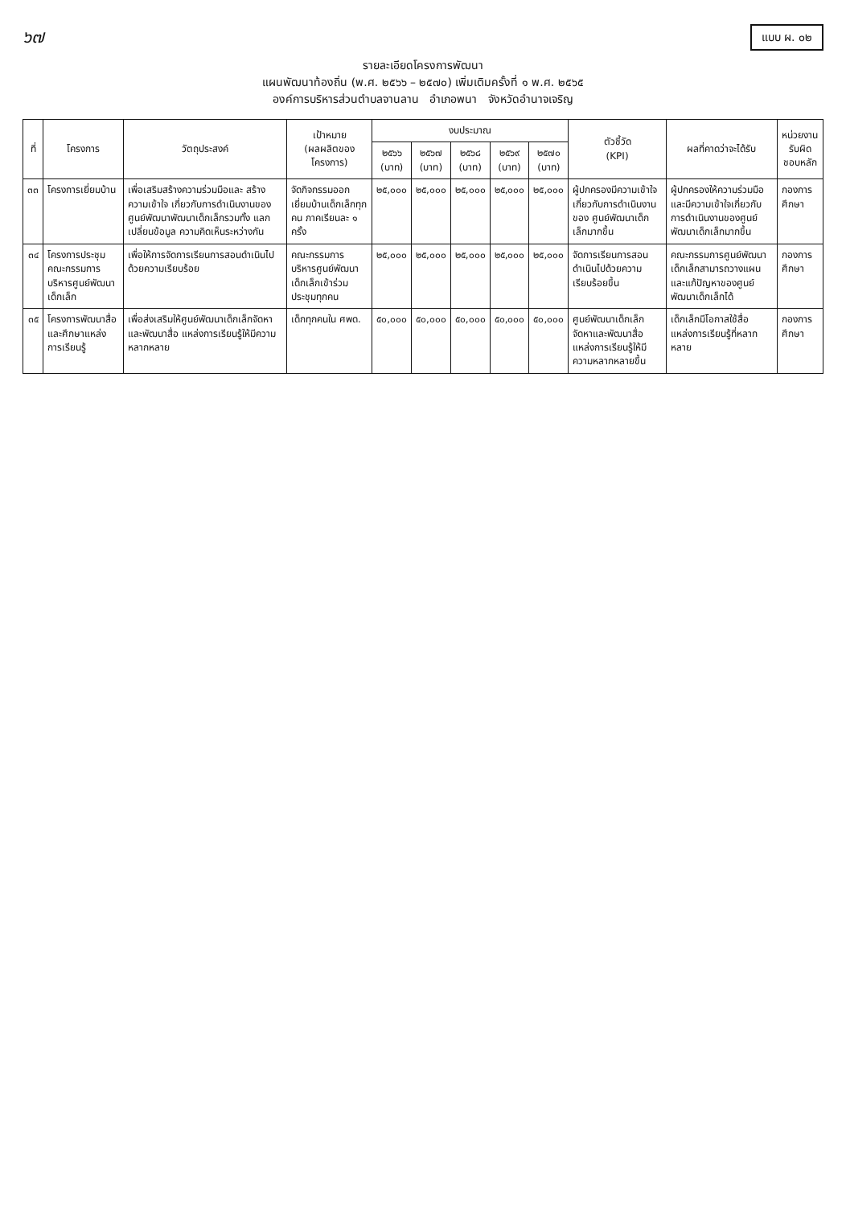๖๗
แบบ ผ. ๐๒
รายละเอียดโครงการพัฒนา
แผนพัฒนาท้องถิ่น (พ.ศ. ๒๕๖๖ – ๒๕๗๐) เพิ่มเติมครั้งที่ ๑ พ.ศ. ๒๕๖๕
องค์การบริหารส่วนตำบลจานลาน อำเภอพนา จังหวัดอำนาจเจริญ
| ที่ | โครงการ | วัตถุประสงค์ | เป้าหมาย (ผลผลิตของโครงการ) | งบประมาณ | | | | | ตัวชี้วัด (KPI) | ผลที่คาดว่าจะได้รับ | หน่วยงานรับผิดชอบหลัก |
| --- | --- | --- | --- | --- | --- | --- | --- | --- | --- | --- | --- |
| | | | | ๒๕๖๖ (บาท) | ๒๕๖๗ (บาท) | ๒๕๖๘ (บาท) | ๒๕๖๙ (บาท) | ๒๕๗๐ (บาท) | | | |
| ๓๓ | โครงการเยี่ยมบ้าน | เพื่อเสริมสร้างความร่วมมือและ สร้างความเข้าใจ เกี่ยวกับการดำเนินงานของศูนย์พัฒนาพัฒนาเด็กเล็กรวมทั้ง แลกเปลี่ยนข้อมูล ความคิดเห็นระหว่างกัน | จัดกิจกรรมออกเยี่ยมบ้านเด็กเล็กทุกคน ภาคเรียนละ ๑ ครั้ง | ๒๕,๐๐๐ | ๒๕,๐๐๐ | ๒๕,๐๐๐ | ๒๕,๐๐๐ | ๒๕,๐๐๐ | ผู้ปกครองมีความเข้าใจ เกี่ยวกับการดำเนินงานของ ศูนย์พัฒนาเด็กเล็กมากขึ้น | ผู้ปกครองให้ความร่วมมือและมีความเข้าใจเกี่ยวกับการดำเนินงานของศูนย์พัฒนาเด็กเล็กมากขึ้น | กองการศึกษา |
| ๓๔ | โครงการประชุมคณะกรรมการบริหารศูนย์พัฒนาเด็กเล็ก | เพื่อให้การจัดการเรียนการสอนดำเนินไปด้วยความเรียบร้อย | คณะกรรมการบริหารศูนย์พัฒนาเด็กเล็กเข้าร่วมประชุมทุกคน | ๒๕,๐๐๐ | ๒๕,๐๐๐ | ๒๕,๐๐๐ | ๒๕,๐๐๐ | ๒๕,๐๐๐ | จัดการเรียนการสอนดำเนินไปด้วยความเรียบร้อยขึ้น | คณะกรรมการศูนย์พัฒนาเด็กเล็กสามารถวางแผนและแก้ปัญหาของศูนย์พัฒนาเด็กเล็กได้ | กองการศึกษา |
| ๓๕ | โครงการพัฒนาสื่อและศึกษาแหล่งการเรียนรู้ | เพื่อส่งเสริมให้ศูนย์พัฒนาเด็กเล็กจัดหาและพัฒนาสื่อ แหล่งการเรียนรู้ให้มีความหลากหลาย | เด็กทุกคนใน ศพด. | ๕๐,๐๐๐ | ๕๐,๐๐๐ | ๕๐,๐๐๐ | ๕๐,๐๐๐ | ๕๐,๐๐๐ | ศูนย์พัฒนาเด็กเล็กจัดหาและพัฒนาสื่อแหล่งการเรียนรู้ให้มีความหลากหลายขึ้น | เด็กเล็กมีโอกาสใช้สื่อ แหล่งการเรียนรู้ที่หลากหลาย | กองการศึกษา |